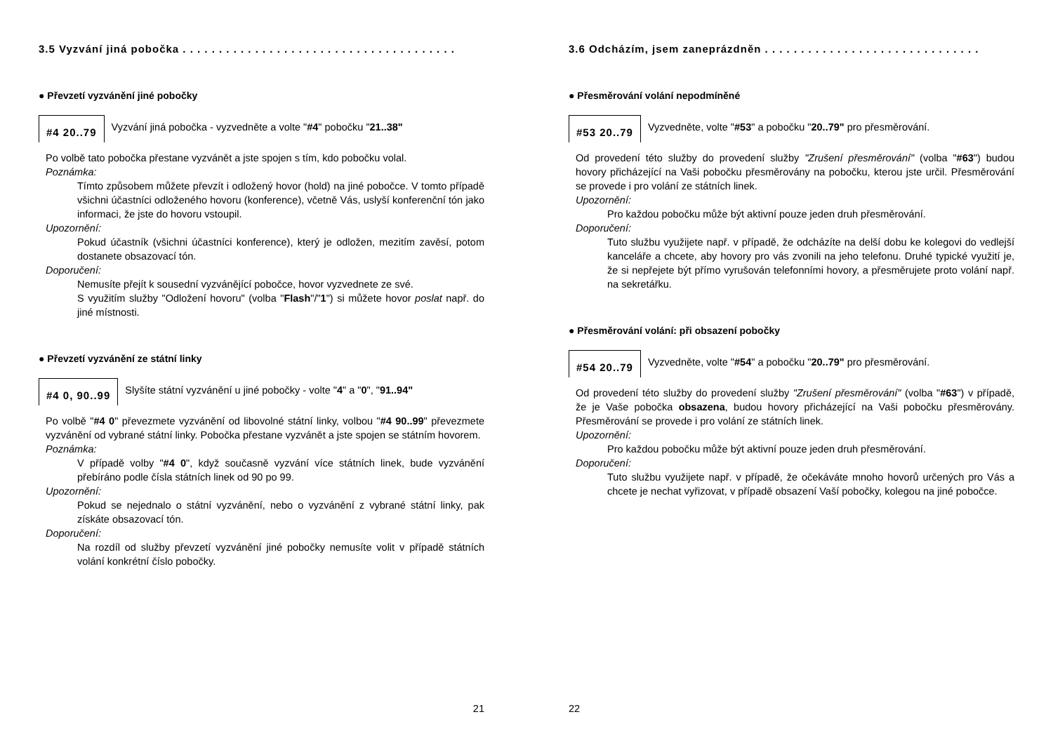3.5 Vyzvání jiná pobočka . . . . . . . . . . . . . . . . . . . . . . . . . . . . . . . . . . . . . .
● Převzetí vyzvánění jiné pobočky
#4 20..79
Vyzvání jiná pobočka - vyzvedněte a volte "#4" pobočku "21..38"
Po volbě tato pobočka přestane vyzvánět a jste spojen s tím, kdo pobočku volal.
Poznámka:
Tímto způsobem můžete převzít i odložený hovor (hold) na jiné pobočce. V tomto případě všichni účastníci odloženého hovoru (konference), včetně Vás, uslyší konferenční tón jako informaci, že jste do hovoru vstoupil.
Upozornění:
Pokud účastník (všichni účastníci konference), který je odložen, mezitím zavěsí, potom dostanete obsazovací tón.
Doporučení:
Nemusíte přejít k sousední vyzvánějící pobočce, hovor vyzvednete ze své.
S využitím služby "Odložení hovoru" (volba "Flash"/"1") si můžete hovor poslat např. do jiné místnosti.
● Převzetí vyzvánění ze státní linky
#4 0, 90..99
Slyšíte státní vyzvánění u jiné pobočky - volte "4" a "0", "91..94"
Po volbě "#4 0" převezmete vyzvánění od libovolné státní linky, volbou "#4 90..99" převezmete vyzvánění od vybrané státní linky. Pobočka přestane vyzvánět a jste spojen se státním hovorem.
Poznámka:
V případě volby "#4 0", když současně vyzvání více státních linek, bude vyzvánění přebíráno podle čísla státních linek od 90 po 99.
Upozornění:
Pokud se nejednalo o státní vyzvánění, nebo o vyzvánění z vybrané státní linky, pak získáte obsazovací tón.
Doporučení:
Na rozdíl od služby převzetí vyzvánění jiné pobočky nemusíte volit v případě státních volání konkrétní číslo pobočky.
21
3.6 Odcházím, jsem zaneprázdněn . . . . . . . . . . . . . . . . . . . . . . . . . . . . . .
● Přesměrování volání nepodmíněné
#53 20..79
Vyzvedněte, volte "#53" a pobočku "20..79" pro přesměrování.
Od provedení této služby do provedení služby "Zrušení přesměrování" (volba "#63") budou hovory přicházející na Vaši pobočku přesměrovány na pobočku, kterou jste určil. Přesměrování se provede i pro volání ze státních linek.
Upozornění:
Pro každou pobočku může být aktivní pouze jeden druh přesměrování.
Doporučení:
Tuto službu využijete např. v případě, že odcházíte na delší dobu ke kolegovi do vedlejší kanceláře a chcete, aby hovory pro vás zvonili na jeho telefonu. Druhé typické využití je, že si nepřejete být přímo vyrušován telefonními hovory, a přesměrujete proto volání např. na sekretářku.
● Přesměrování volání: při obsazení pobočky
#54 20..79
Vyzvedněte, volte "#54" a pobočku "20..79" pro přesměrování.
Od provedení této služby do provedení služby "Zrušení přesměrování" (volba "#63") v případě, že je Vaše pobočka obsazena, budou hovory přicházející na Vaši pobočku přesměrovány. Přesměrování se provede i pro volání ze státních linek.
Upozornění:
Pro každou pobočku může být aktivní pouze jeden druh přesměrování.
Doporučení:
Tuto službu využijete např. v případě, že očekáváte mnoho hovorů určených pro Vás a chcete je nechat vyřizovat, v případě obsazení Vaší pobočky, kolegou na jiné pobočce.
22